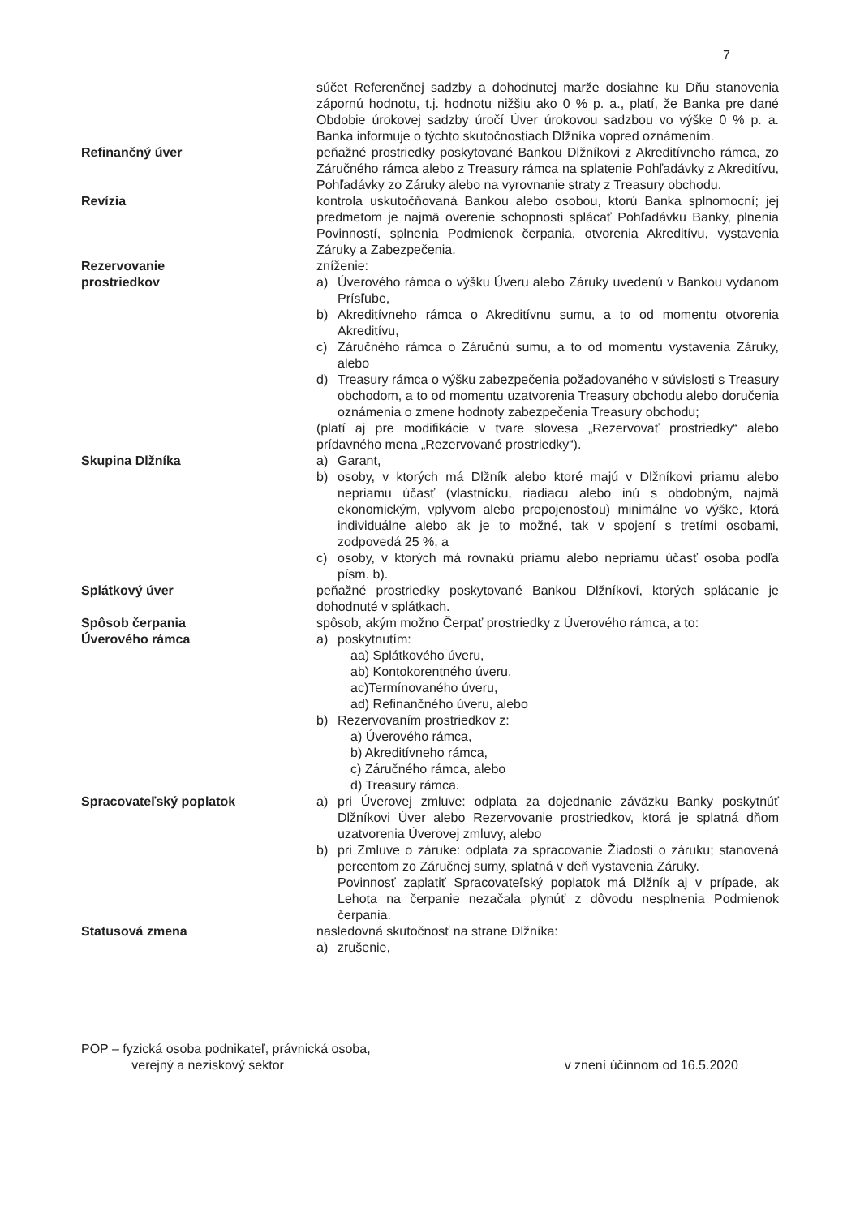7
súčet Referenčnej sadzby a dohodnutej marže dosiahne ku Dňu stanovenia zápornú hodnotu, t.j. hodnotu nižšiu ako 0 % p. a., platí, že Banka pre dané Obdobie úrokovej sadzby úročí Úver úrokovou sadzbou vo výške 0 % p. a. Banka informuje o týchto skutočnostiach Dlžníka vopred oznámením.
Refinančný úver peňažné prostriedky poskytované Bankou Dlžníkovi z Akreditívneho rámca, zo Záručného rámca alebo z Treasury rámca na splatenie Pohľadávky z Akreditívu, Pohľadávky zo Záruky alebo na vyrovnanie straty z Treasury obchodu.
Revízia kontrola uskutočňovaná Bankou alebo osobou, ktorú Banka splnomocní; jej predmetom je najmä overenie schopnosti splácať Pohľadávku Banky, plnenia Povinností, splnenia Podmienok čerpania, otvorenia Akreditívu, vystavenia Záruky a Zabezpečenia.
Rezervovanie
prostriedkov
zníženie:
a) Úverového rámca o výšku Úveru alebo Záruky uvedenú v Bankou vydanom Prísľube,
b) Akreditívneho rámca o Akreditívnu sumu, a to od momentu otvorenia Akreditívu,
c) Záručného rámca o Záručnú sumu, a to od momentu vystavenia Záruky, alebo
d) Treasury rámca o výšku zabezpečenia požadovaného v súvislosti s Treasury obchodom, a to od momentu uzatvorenia Treasury obchodu alebo doručenia oznámenia o zmene hodnoty zabezpečenia Treasury obchodu;
(platí aj pre modifikácie v tvare slovesa „Rezervovať prostriedky“ alebo prídavného mena „Rezervované prostriedky“).
Skupina Dlžníka a) Garant,
b) osoby, v ktorých má Dlžník alebo ktoré majú v Dlžníkovi priamu alebo nepriamu účasť (vlastnícku, riadiacu alebo inú s obdobným, najmä ekonomickým, vplyvom alebo prepojenosťou) minimálne vo výške, ktorá individuálne alebo ak je to možné, tak v spojení s tretími osobami, zodpovedá 25 %, a
c) osoby, v ktorých má rovnakú priamu alebo nepriamu účasť osoba podľa písm. b).
Splátkový úver peňažné prostriedky poskytované Bankou Dlžníkovi, ktorých splácanie je dohodnuté v splátkach.
Spôsob čerpania
Úverového rámca
spôsob, akým možno Čerpať prostriedky z Úverového rámca, a to:
a) poskytnutím:
aa) Splátkového úveru,
ab) Kontokorentného úveru,
ac)Termínovaného úveru,
ad) Refinančného úveru, alebo
b) Rezervovaním prostriedkov z:
a) Úverového rámca,
b) Akreditívneho rámca,
c) Záručného rámca, alebo
d) Treasury rámca.
Spracovateľský poplatok a) pri Úverovej zmluve: odplata za dojednanie záväzku Banky poskytnúť Dlžníkovi Úver alebo Rezervovanie prostriedkov, ktorá je splatná dňom uzatvorenia Úverovej zmluvy, alebo
b) pri Zmluve o záruke: odplata za spracovanie Žiadosti o záruku; stanovená percentom zo Záručnej sumy, splatná v deň vystavenia Záruky.
Povinnosť zaplatiť Spracovateľský poplatok má Dlžník aj v prípade, ak Lehota na čerpanie nezačala plynúť z dôvodu nesplnenia Podmienok čerpania.
Statusová zmena nasledovná skutočnosť na strane Dlžníka:
a) zrušenie,
POP – fyzická osoba podnikateľ, právnická osoba,
verejný a neziskový sektor
v znení účinnom od 16.5.2020